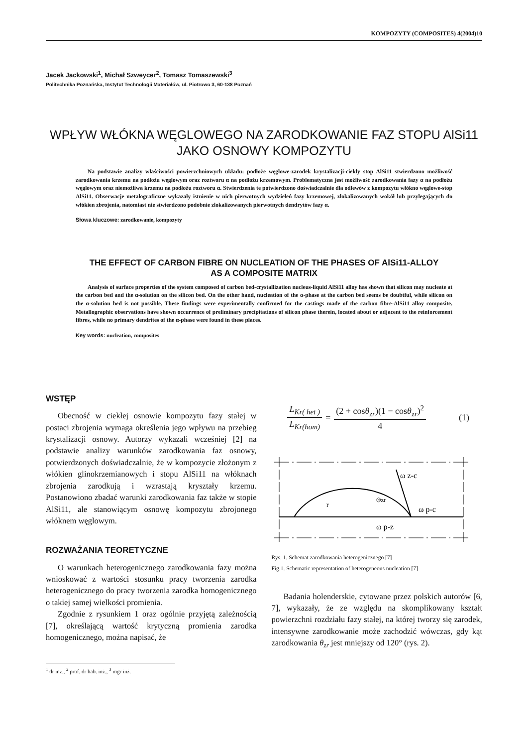KOMPOZYTY (COMPOSITES) 4(2004)10
Jacek Jackowski<sup>1</sup>, Michał Szweycer<sup>2</sup>, Tomasz Tomaszewski<sup>3</sup>
Politechnika Poznańska, Instytut Technologii Materiałów, ul. Piotrowo 3, 60-138 Poznań
WPŁYW WŁÓKNA WĘGLOWEGO NA ZARODKOWANIE FAZ STOPU AlSi11
JAKO OSNOWY KOMPOZYTU
Na podstawie analizy właściwości powierzchniowych układu: podłoże węglowe-zarodek krystalizacji-ciekły stop AlSi11 stwierdzono możliwość zarodkowania krzemu na podłożu węglowym oraz roztworu α na podłożu krzemowym. Problematyczna jest możliwość zarodkowania fazy α na podłożu węglowym oraz niemożliwa krzemu na podłożu roztworu α. Stwierdzenia te potwierdzono doświadczalnie dla odlewów z kompozytu włókno węglowe-stop AlSi11. Obserwacje metalograficzne wykazały istnienie w nich pierwotnych wydzieleń fazy krzemowej, zlokalizowanych wokół lub przylegających do włókien zbrojenia, natomiast nie stwierdzono podobnie zlokalizowanych pierwotnych dendrytów fazy α.
Słowa kluczowe: zarodkowanie, kompozyty
THE EFFECT OF CARBON FIBRE ON NUCLEATION OF THE PHASES OF AlSi11-ALLOY
AS A COMPOSITE MATRIX
Analysis of surface properties of the system composed of carbon bed-crystallization nucleus-liquid AlSi11 alloy has shown that silicon may nucleate at the carbon bed and the α-solution on the silicon bed. On the other hand, nucleation of the α-phase at the carbon bed seems be doubtful, while silicon on the α-solution bed is not possible. These findings were experimentally confirmed for the castings made of the carbon fibre-AlSi11 alloy composite. Metallographic observations have shown occurrence of preliminary precipitations of silicon phase therein, located about or adjacent to the reinforcement fibres, while no primary dendrites of the α-phase were found in these places.
Key words: nucleation, composites
WSTĘP
Obecność w ciekłej osnowie kompozytu fazy stałej w postaci zbrojenia wymaga określenia jego wpływu na przebieg krystalizacji osnowy. Autorzy wykazali wcześniej [2] na podstawie analizy warunków zarodkowania faz osnowy, potwierdzonych doświadczalnie, że w kompozycie złożonym z włókien glinokrzemianowych i stopu AlSi11 na włóknach zbrojenia zarodkują i wzrastają kryształy krzemu. Postanowiono zbadać warunki zarodkowania faz także w stopie AlSi11, ale stanowiącym osnowę kompozytu zbrojonego włóknem węglowym.
ROZWAŻANIA TEORETYCZNE
O warunkach heterogenicznego zarodkowania fazy można wnioskować z wartości stosunku pracy tworzenia zarodka heterogenicznego do pracy tworzenia zarodka homogenicznego o takiej samej wielkości promienia.
Zgodnie z rysunkiem 1 oraz ogólnie przyjętą zależnością [7], określającą wartość krytyczną promienia zarodka homogenicznego, można napisać, że
<sup>1</sup> dr inż., <sup>2</sup> prof. dr hab. inż., <sup>3</sup> mgr inż.
L<sub>Kr( het )</sub> L<sub>Kr(hom)</sub> = (2 + cosθ<sub>zr</sub>)(1 − cosθ<sub>zr</sub>)<sup>2</sup> 4 (1)
ω z-c
ω p-c
ω p-z
Θzr
r
Rys. 1. Schemat zarodkowania heterogenicznego [7]
Fig.1. Schematic representation of heterogeneous nucleation [7]
Badania holenderskie, cytowane przez polskich autorów [6, 7], wykazały, że ze względu na skomplikowany kształt powierzchni rozdziału fazy stałej, na której tworzy się zarodek, intensywne zarodkowanie może zachodzić wówczas, gdy kąt zarodkowania θ<sub>zr</sub> jest mniejszy od 120° (rys. 2).